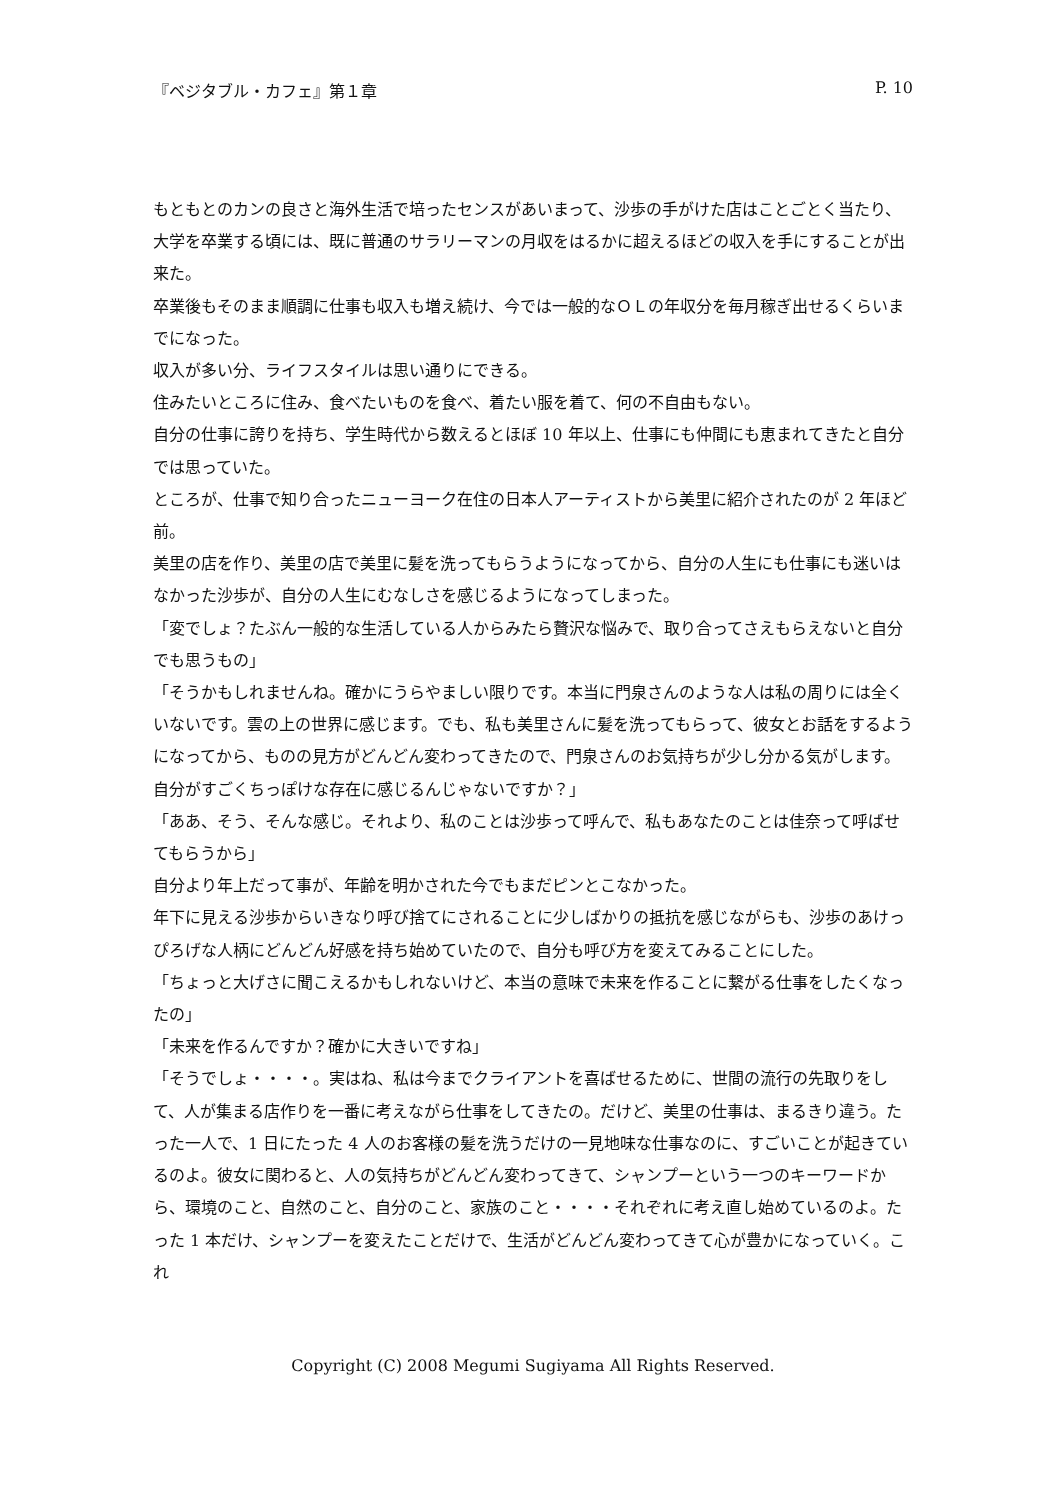『ベジタブル・カフェ』第１章 P. 10
もともとのカンの良さと海外生活で培ったセンスがあいまって、沙歩の手がけた店はことごとく当たり、大学を卒業する頃には、既に普通のサラリーマンの月収をはるかに超えるほどの収入を手にすることが出来た。
卒業後もそのまま順調に仕事も収入も増え続け、今では一般的なＯＬの年収分を毎月稼ぎ出せるくらいまでになった。
収入が多い分、ライフスタイルは思い通りにできる。
住みたいところに住み、食べたいものを食べ、着たい服を着て、何の不自由もない。
自分の仕事に誇りを持ち、学生時代から数えるとほぼ 10 年以上、仕事にも仲間にも恵まれてきたと自分では思っていた。
ところが、仕事で知り合ったニューヨーク在住の日本人アーティストから美里に紹介されたのが 2 年ほど前。
美里の店を作り、美里の店で美里に髪を洗ってもらうようになってから、自分の人生にも仕事にも迷いはなかった沙歩が、自分の人生にむなしさを感じるようになってしまった。
「変でしょ？たぶん一般的な生活している人からみたら贅沢な悩みで、取り合ってさえもらえないと自分でも思うもの」
「そうかもしれませんね。確かにうらやましい限りです。本当に門泉さんのような人は私の周りには全くいないです。雲の上の世界に感じます。でも、私も美里さんに髪を洗ってもらって、彼女とお話をするようになってから、ものの見方がどんどん変わってきたので、門泉さんのお気持ちが少し分かる気がします。自分がすごくちっぽけな存在に感じるんじゃないですか？」
「ああ、そう、そんな感じ。それより、私のことは沙歩って呼んで、私もあなたのことは佳奈って呼ばせてもらうから」
自分より年上だって事が、年齢を明かされた今でもまだピンとこなかった。
年下に見える沙歩からいきなり呼び捨てにされることに少しばかりの抵抗を感じながらも、沙歩のあけっぴろげな人柄にどんどん好感を持ち始めていたので、自分も呼び方を変えてみることにした。
「ちょっと大げさに聞こえるかもしれないけど、本当の意味で未来を作ることに繋がる仕事をしたくなったの」
「未来を作るんですか？確かに大きいですね」
「そうでしょ・・・・。実はね、私は今までクライアントを喜ばせるために、世間の流行の先取りをして、人が集まる店作りを一番に考えながら仕事をしてきたの。だけど、美里の仕事は、まるきり違う。たった一人で、1 日にたった 4 人のお客様の髪を洗うだけの一見地味な仕事なのに、すごいことが起きているのよ。彼女に関わると、人の気持ちがどんどん変わってきて、シャンプーという一つのキーワードから、環境のこと、自然のこと、自分のこと、家族のこと・・・・それぞれに考え直し始めているのよ。たった 1 本だけ、シャンプーを変えたことだけで、生活がどんどん変わってきて心が豊かになっていく。これ
Copyright (C) 2008 Megumi Sugiyama All Rights Reserved.